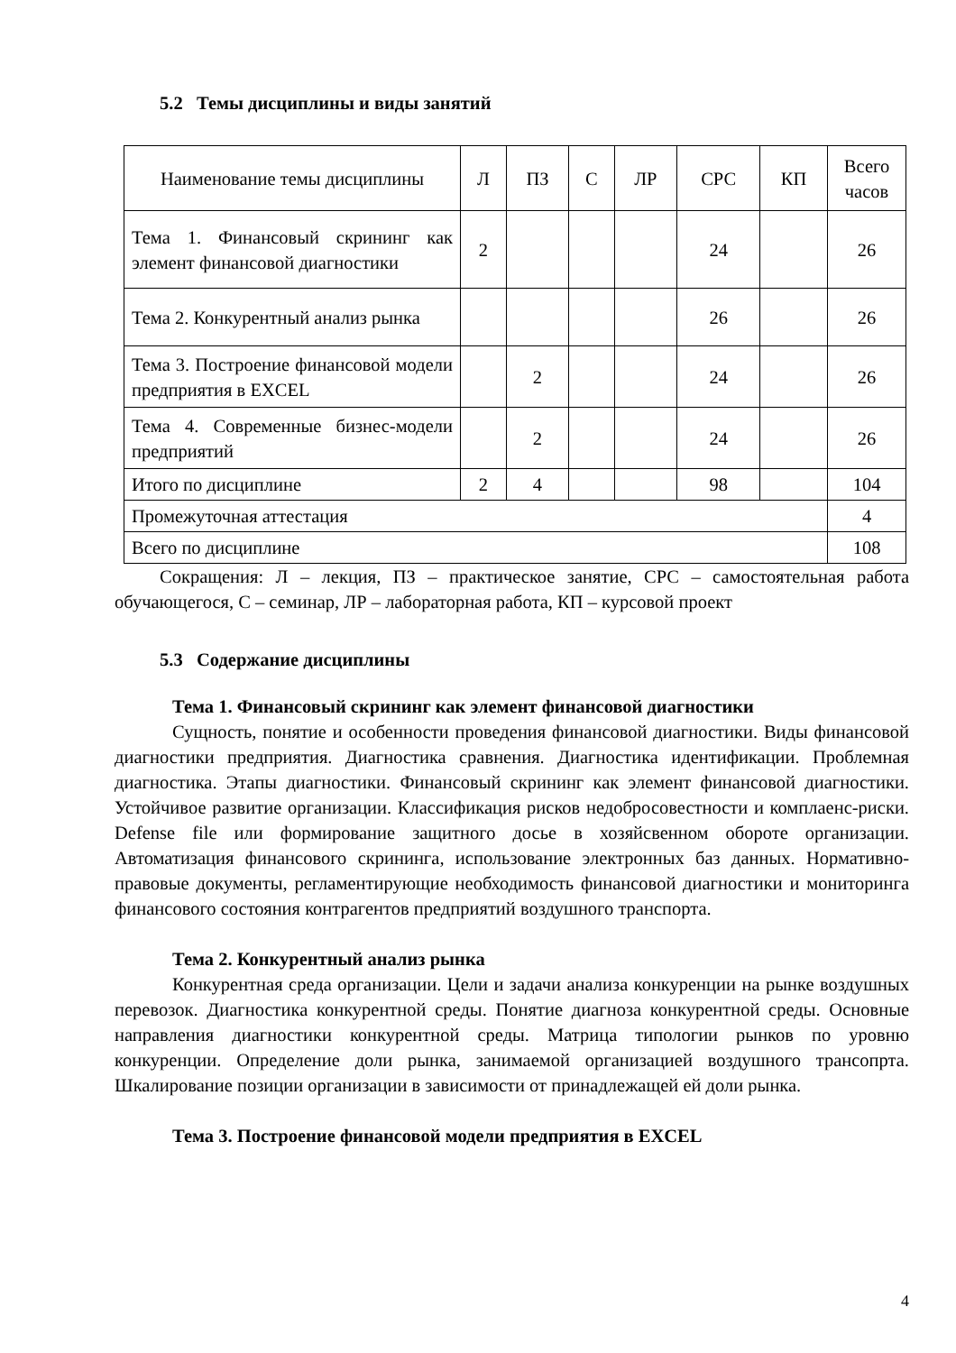5.2 Темы дисциплины и виды занятий
| Наименование темы дисциплины | Л | ПЗ | С | ЛР | СРС | КП | Всего часов |
| --- | --- | --- | --- | --- | --- | --- | --- |
| Тема 1. Финансовый скрининг как элемент финансовой диагностики | 2 | | | | 24 | | 26 |
| Тема 2. Конкурентный анализ рынка | | | | | 26 | | 26 |
| Тема 3. Построение финансовой модели предприятия в EXCEL | | 2 | | | 24 | | 26 |
| Тема 4. Современные бизнес-модели предприятий | | 2 | | | 24 | | 26 |
| Итого по дисциплине | 2 | 4 | | | 98 | | 104 |
| Промежуточная аттестация | | | | | | | 4 |
| Всего по дисциплине | | | | | | | 108 |
Сокращения: Л – лекция, ПЗ – практическое занятие, СРС – самостоятельная работа обучающегося, С – семинар, ЛР – лабораторная работа, КП – курсовой проект
5.3 Содержание дисциплины
Тема 1. Финансовый скрининг как элемент финансовой диагностики
Сущность, понятие и особенности проведения финансовой диагностики. Виды финансовой диагностики предприятия. Диагностика сравнения. Диагностика идентификации. Проблемная диагностика. Этапы диагностики. Финансовый скрининг как элемент финансовой диагностики. Устойчивое развитие организации. Классификация рисков недобросовестности и комплаенс-риски. Defense file или формирование защитного досье в хозяйсвенном обороте организации. Автоматизация финансового скрининга, использование электронных баз данных. Нормативно-правовые документы, регламентирующие необходимость финансовой диагностики и мониторинга финансового состояния контрагентов предприятий воздушного транспорта.
Тема 2. Конкурентный анализ рынка
Конкурентная среда организации. Цели и задачи анализа конкуренции на рынке воздушных перевозок. Диагностика конкурентной среды. Понятие диагноза конкурентной среды. Основные направления диагностики конкурентной среды. Матрица типологии рынков по уровню конкуренции. Определение доли рынка, занимаемой организацией воздушного трансопрта. Шкалирование позиции организации в зависимости от принадлежащей ей доли рынка.
Тема 3. Построение финансовой модели предприятия в EXCEL
4